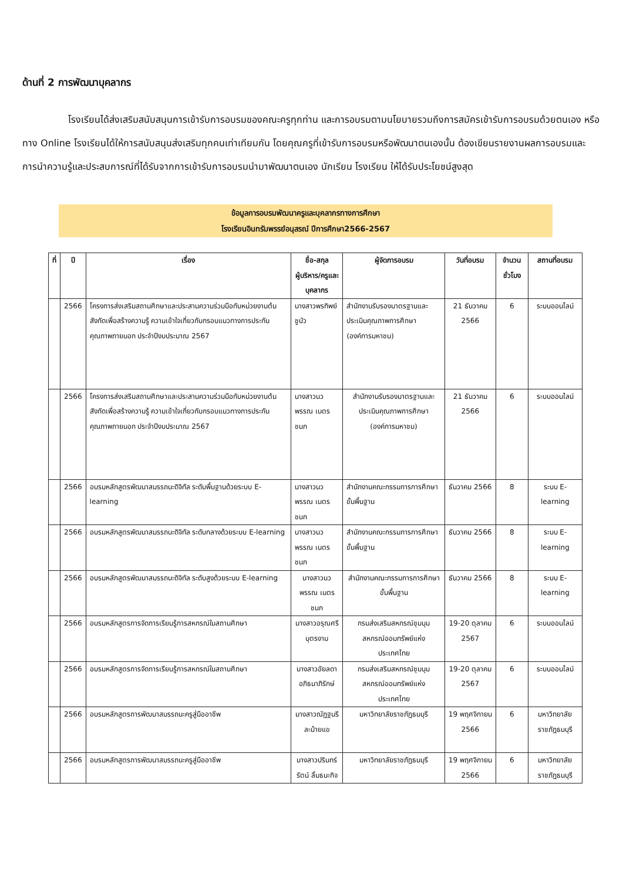ด้านที่ 2 การพัฒนาบุคลากร
โรงเรียนได้ส่งเสริมสนับสนุนการเข้ารับการอบรมของคณะครูทุกท่าน และการอบรมตามนโยบายรวมถึงการสมัครเข้ารับการอบรมด้วยตนเอง หรือทาง Online โรงเรียนได้ให้การสนับสนุนส่งเสริมทุกคนเท่าเทียมกัน โดยคุณครูที่เข้ารับการอบรมหรือพัฒนาตนเองนั้น ต้องเขียนรายงานผลการอบรมและการนำความรู้และประสบการณ์ที่ได้รับจากการเข้ารับการอบรมนำมาพัฒนาตนเอง นักเรียน โรงเรียน ให้ได้รับประโยชน์สูงสุด
ข้อมูลการอบรมพัฒนาครูและบุคลากรทางการศึกษา
โรงเรียนอินทรัมพรรย์อนุสรณ์ ปีการศึกษา2566-2567
| ที่ | ปี | เรื่อง | ชื่อ-สกุล ผู้บริหาร/ครูและบุคลากร | ผู้จัดการอบรม | วันที่อบรม | จำนวนชั่วโมง | สถานที่อบรม |
| --- | --- | --- | --- | --- | --- | --- | --- |
| | 2566 | โครงการส่งเสริมสถานศึกษาและประสานความร่วมมือกับหน่วยงานต้นสังกัดเพื่อสร้างความรู้ ความเข้าใจเกี่ยวกับกรอบแนวทางการประกันคุณภาพภายนอก ประจำปีงบประมาณ 2567 | นางสาวพรทิพย์ ชูบัว | สำนักงานรับรองมาตรฐานและประเมินคุณภาพการศึกษา (องค์การมหาชน) | 21 ธันวาคม 2566 | 6 | ระบบออนไลน์ |
| | 2566 | โครงการส่งเสริมสถานศึกษาและประสานความร่วมมือกับหน่วยงานต้นสังกัดเพื่อสร้างความรู้ ความเข้าใจเกี่ยวกับกรอบแนวทางการประกันคุณภาพภายนอก ประจำปีงบประมาณ 2567 | นางสาวนวพรรณ เนตรชนก | สำนักงานรับรองมาตรฐานและประเมินคุณภาพการศึกษา (องค์การมหาชน) | 21 ธันวาคม 2566 | 6 | ระบบออนไลน์ |
| | 2566 | อบรมหลักสูตรพัฒนาสมรรถนะดิจิทัล ระดับพื้นฐานด้วยระบบ E-learning | นางสาวนวพรรณ เนตรชนก | สำนักงานคณะกรรมการการศึกษาขั้นพื้นฐาน | ธันวาคม 2566 | 8 | ระบบ E-learning |
| | 2566 | อบรมหลักสูตรพัฒนาสมรรถนะดิจิทัล ระดับกลางด้วยระบบ E-learning | นางสาวนวพรรณ เนตรชนก | สำนักงานคณะกรรมการการศึกษาขั้นพื้นฐาน | ธันวาคม 2566 | 8 | ระบบ E-learning |
| | 2566 | อบรมหลักสูตรพัฒนาสมรรถนะดิจิทัล ระดับสูงด้วยระบบ E-learning | นางสาวนวพรรณ เนตรชนก | สำนักงานคณะกรรมการการศึกษาขั้นพื้นฐาน | ธันวาคม 2566 | 8 | ระบบ E-learning |
| | 2566 | อบรมหลักสูตรการจัดการเรียนรู้การสหกรณ์ในสถานศึกษา | นางสาวอรุณศรี บุตรงาม | กรมส่งเสริมสหกรณ์ชุมนุมสหกรณ์ออมทรัพย์แห่งประเทศไทย | 19-20 ตุลาคม 2567 | 6 | ระบบออนไลน์ |
| | 2566 | อบรมหลักสูตรการจัดการเรียนรู้การสหกรณ์ในสถานศึกษา | นางสาวอัยลดา อภิธนาภิรักษ์ | กรมส่งเสริมสหกรณ์ชุมนุมสหกรณ์ออมทรัพย์แห่งประเทศไทย | 19-20 ตุลาคม 2567 | 6 | ระบบออนไลน์ |
| | 2566 | อบรมหลักสูตรการพัฒนาสมรรถนะครูสู่มืออาชีพ | นางสาวณัฏฐนรี ละม้ายแข | มหาวิทยาลัยราชภัฏธนบุรี | 19 พฤศจิกายน 2566 | 6 | มหาวิทยาลัยราชภัฏธนบุรี |
| | 2566 | อบรมหลักสูตรการพัฒนาสมรรถนะครูสู่มืออาชีพ | นางสาวปรินทร์รัตน์ ลิ้มธนะกิจ | มหาวิทยาลัยราชภัฏธนบุรี | 19 พฤศจิกายน 2566 | 6 | มหาวิทยาลัยราชภัฏธนบุรี |